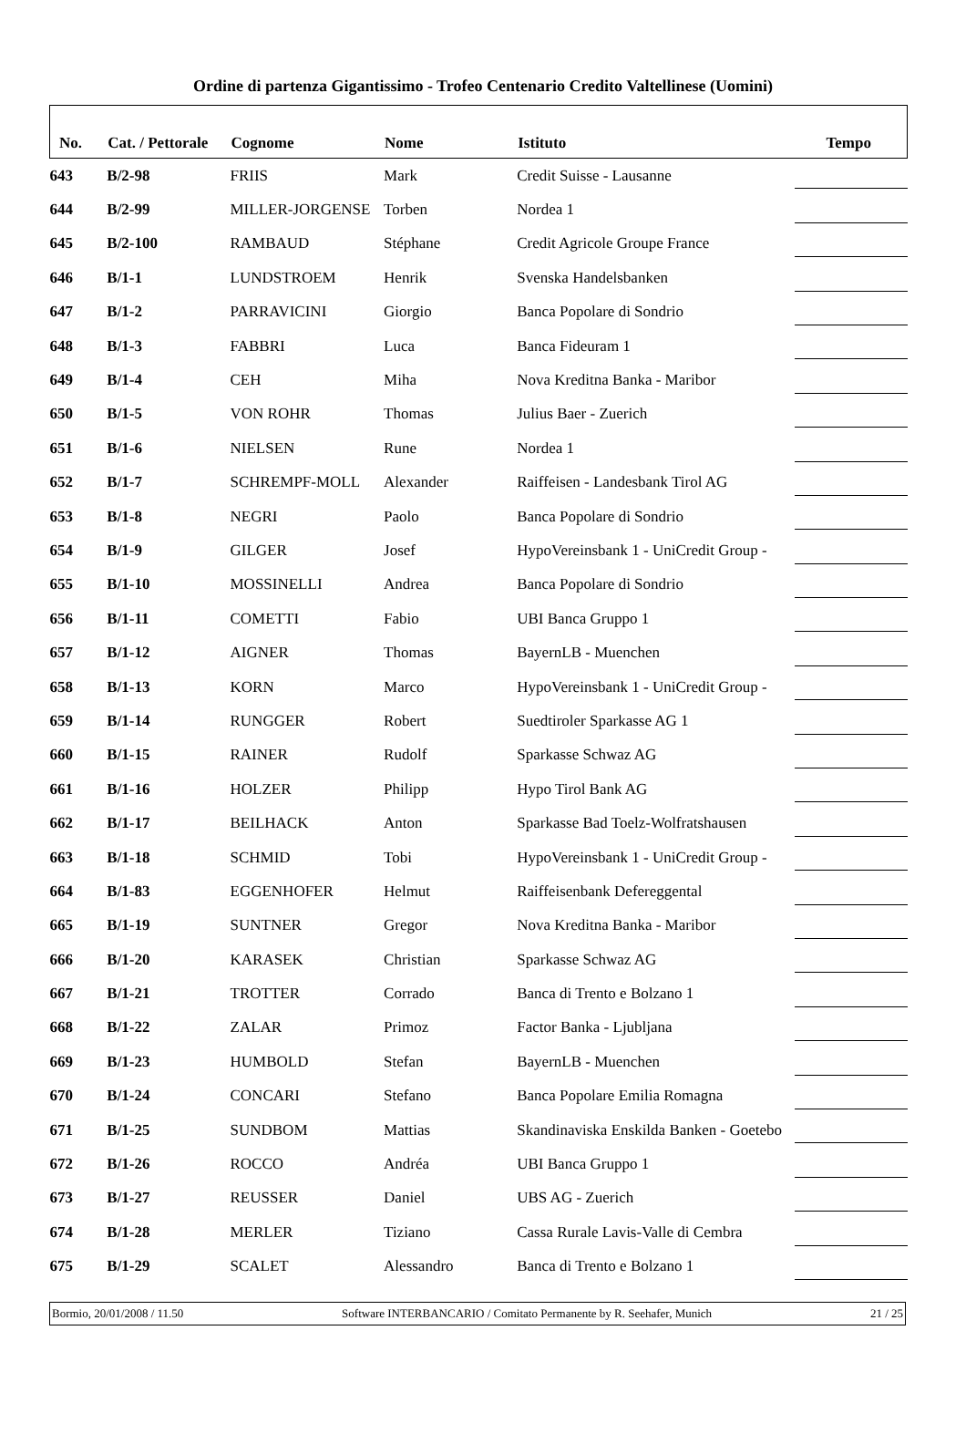Ordine di partenza Gigantissimo - Trofeo Centenario Credito Valtellinese (Uomini)
| No. | Cat. / Pettorale | Cognome | Nome | Istituto | Tempo |
| --- | --- | --- | --- | --- | --- |
| 643 | B/2-98 | FRIIS | Mark | Credit Suisse - Lausanne | |
| 644 | B/2-99 | MILLER-JORGENSE | Torben | Nordea 1 | |
| 645 | B/2-100 | RAMBAUD | Stéphane | Credit Agricole Groupe France | |
| 646 | B/1-1 | LUNDSTROEM | Henrik | Svenska Handelsbanken | |
| 647 | B/1-2 | PARRAVICINI | Giorgio | Banca Popolare di Sondrio | |
| 648 | B/1-3 | FABBRI | Luca | Banca Fideuram 1 | |
| 649 | B/1-4 | CEH | Miha | Nova Kreditna Banka - Maribor | |
| 650 | B/1-5 | VON ROHR | Thomas | Julius Baer - Zuerich | |
| 651 | B/1-6 | NIELSEN | Rune | Nordea 1 | |
| 652 | B/1-7 | SCHREMPF-MOLL | Alexander | Raiffeisen - Landesbank Tirol AG | |
| 653 | B/1-8 | NEGRI | Paolo | Banca Popolare di Sondrio | |
| 654 | B/1-9 | GILGER | Josef | HypoVereinsbank 1 - UniCredit Group - | |
| 655 | B/1-10 | MOSSINELLI | Andrea | Banca Popolare di Sondrio | |
| 656 | B/1-11 | COMETTI | Fabio | UBI Banca Gruppo 1 | |
| 657 | B/1-12 | AIGNER | Thomas | BayernLB - Muenchen | |
| 658 | B/1-13 | KORN | Marco | HypoVereinsbank 1 - UniCredit Group - | |
| 659 | B/1-14 | RUNGGER | Robert | Suedtiroler Sparkasse AG 1 | |
| 660 | B/1-15 | RAINER | Rudolf | Sparkasse Schwaz AG | |
| 661 | B/1-16 | HOLZER | Philipp | Hypo Tirol Bank AG | |
| 662 | B/1-17 | BEILHACK | Anton | Sparkasse Bad Toelz-Wolfratshausen | |
| 663 | B/1-18 | SCHMID | Tobi | HypoVereinsbank 1 - UniCredit Group - | |
| 664 | B/1-83 | EGGENHOFER | Helmut | Raiffeisenbank Defereggental | |
| 665 | B/1-19 | SUNTNER | Gregor | Nova Kreditna Banka - Maribor | |
| 666 | B/1-20 | KARASEK | Christian | Sparkasse Schwaz AG | |
| 667 | B/1-21 | TROTTER | Corrado | Banca di Trento e Bolzano 1 | |
| 668 | B/1-22 | ZALAR | Primoz | Factor Banka - Ljubljana | |
| 669 | B/1-23 | HUMBOLD | Stefan | BayernLB - Muenchen | |
| 670 | B/1-24 | CONCARI | Stefano | Banca Popolare Emilia Romagna | |
| 671 | B/1-25 | SUNDBOM | Mattias | Skandinaviska Enskilda Banken - Goetebo | |
| 672 | B/1-26 | ROCCO | Andréa | UBI Banca Gruppo 1 | |
| 673 | B/1-27 | REUSSER | Daniel | UBS AG - Zuerich | |
| 674 | B/1-28 | MERLER | Tiziano | Cassa Rurale Lavis-Valle di Cembra | |
| 675 | B/1-29 | SCALET | Alessandro | Banca di Trento e Bolzano 1 | |
Bormio, 20/01/2008 / 11.50 Software INTERBANCARIO / Comitato Permanente by R. Seehafer, Munich 21 / 25